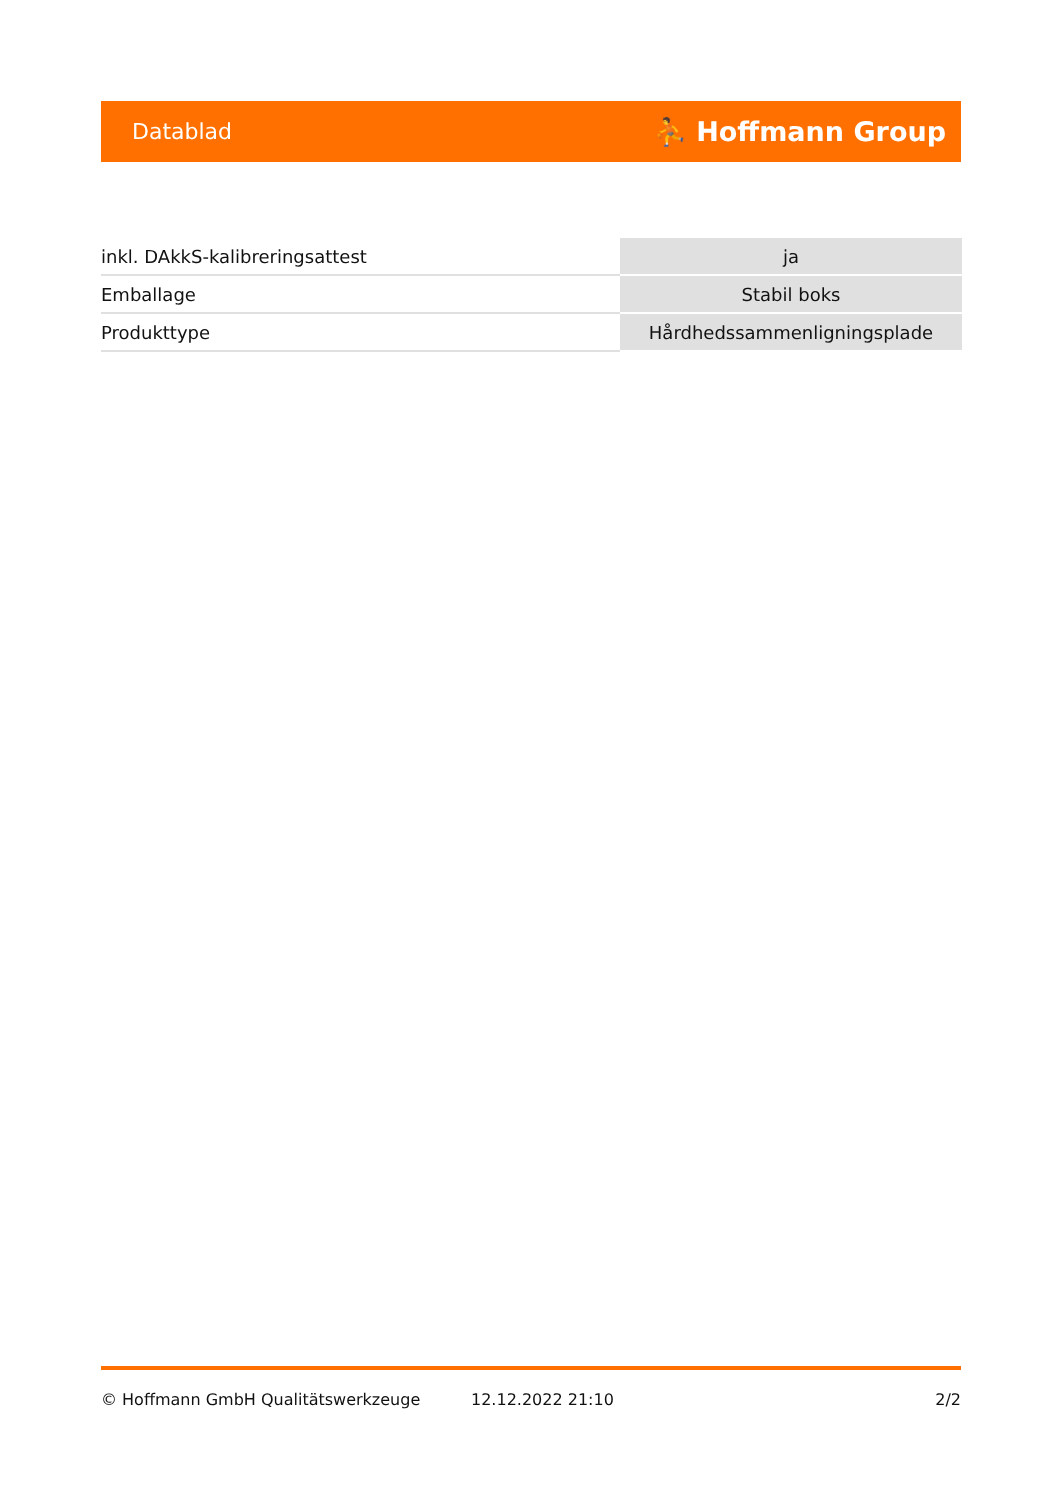Datablad ⛹ Hoffmann Group
| inkl. DAkkS-kalibreringsattest | ja |
| Emballage | Stabil boks |
| Produkttype | Hårdhedssammenligningsplade |
© Hoffmann GmbH Qualitätswerkzeuge 12.12.2022 21:10 2/2